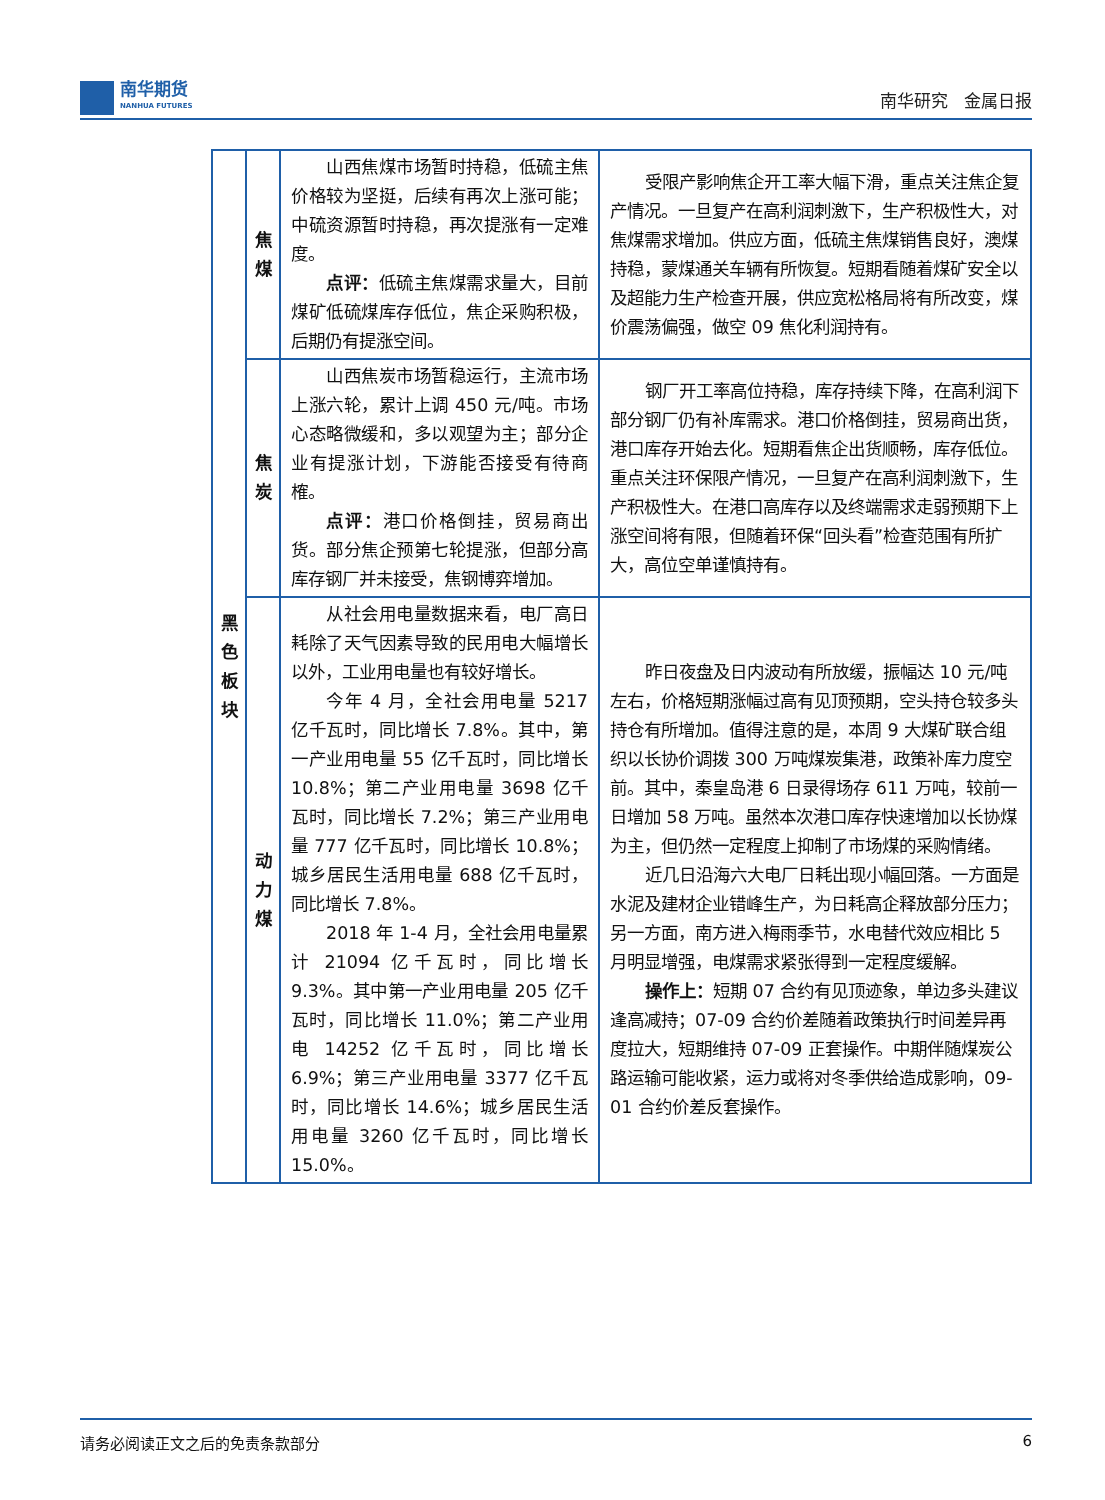南华期货
NANHUA FUTURES
南华研究 金属日报
| 黑 色 板 块 | 焦 煤 | 山西焦煤市场暂时持稳，低硫主焦价格较为坚挺，后续有再次上涨可能；中硫资源暂时持稳，再次提涨有一定难度。 点评： 低硫主焦煤需求量大，目前煤矿低硫煤库存低位，焦企采购积极，后期仍有提涨空间。 | 受限产影响焦企开工率大幅下滑，重点关注焦企复产情况。一旦复产在高利润刺激下，生产积极性大，对焦煤需求增加。供应方面，低硫主焦煤销售良好，澳煤持稳，蒙煤通关车辆有所恢复。短期看随着煤矿安全以及超能力生产检查开展，供应宽松格局将有所改变，煤价震荡偏强，做空 09 焦化利润持有。 |
| | 焦 炭 | 山西焦炭市场暂稳运行，主流市场上涨六轮，累计上调 450 元/吨。市场心态略微缓和，多以观望为主；部分企业有提涨计划，下游能否接受有待商榷。 点评： 港口价格倒挂，贸易商出货。部分焦企预第七轮提涨，但部分高库存钢厂并未接受，焦钢博弈增加。 | 钢厂开工率高位持稳，库存持续下降，在高利润下部分钢厂仍有补库需求。港口价格倒挂，贸易商出货，港口库存开始去化。短期看焦企出货顺畅，库存低位。重点关注环保限产情况，一旦复产在高利润刺激下，生产积极性大。在港口高库存以及终端需求走弱预期下上涨空间将有限，但随着环保“回头看”检查范围有所扩大，高位空单谨慎持有。 |
| | 动 力 煤 | 从社会用电量数据来看，电厂高日耗除了天气因素导致的民用电大幅增长以外，工业用电量也有较好增长。 今年 4 月，全社会用电量 5217 亿千瓦时，同比增长 7.8%。其中，第一产业用电量 55 亿千瓦时，同比增长 10.8%；第二产业用电量 3698 亿千瓦时，同比增长 7.2%；第三产业用电量 777 亿千瓦时，同比增长 10.8%；城乡居民生活用电量 688 亿千瓦时，同比增长 7.8%。 2018 年 1-4 月，全社会用电量累计 21094 亿千瓦时，同比增长 9.3%。其中第一产业用电量 205 亿千瓦时，同比增长 11.0%；第二产业用电 14252 亿千瓦时，同比增长 6.9%；第三产业用电量 3377 亿千瓦时，同比增长 14.6%；城乡居民生活用电量 3260 亿千瓦时，同比增长 15.0%。 | 昨日夜盘及日内波动有所放缓，振幅达 10 元/吨左右，价格短期涨幅过高有见顶预期，空头持仓较多头持仓有所增加。值得注意的是，本周 9 大煤矿联合组织以长协价调拨 300 万吨煤炭集港，政策补库力度空前。其中，秦皇岛港 6 日录得场存 611 万吨，较前一日增加 58 万吨。虽然本次港口库存快速增加以长协煤为主，但仍然一定程度上抑制了市场煤的采购情绪。 近几日沿海六大电厂日耗出现小幅回落。一方面是水泥及建材企业错峰生产，为日耗高企释放部分压力；另一方面，南方进入梅雨季节，水电替代效应相比 5 月明显增强，电煤需求紧张得到一定程度缓解。 操作上： 短期 07 合约有见顶迹象，单边多头建议逢高减持；07-09 合约价差随着政策执行时间差异再度拉大，短期维持 07-09 正套操作。中期伴随煤炭公路运输可能收紧，运力或将对冬季供给造成影响，09-01 合约价差反套操作。 |
请务必阅读正文之后的免责条款部分 6